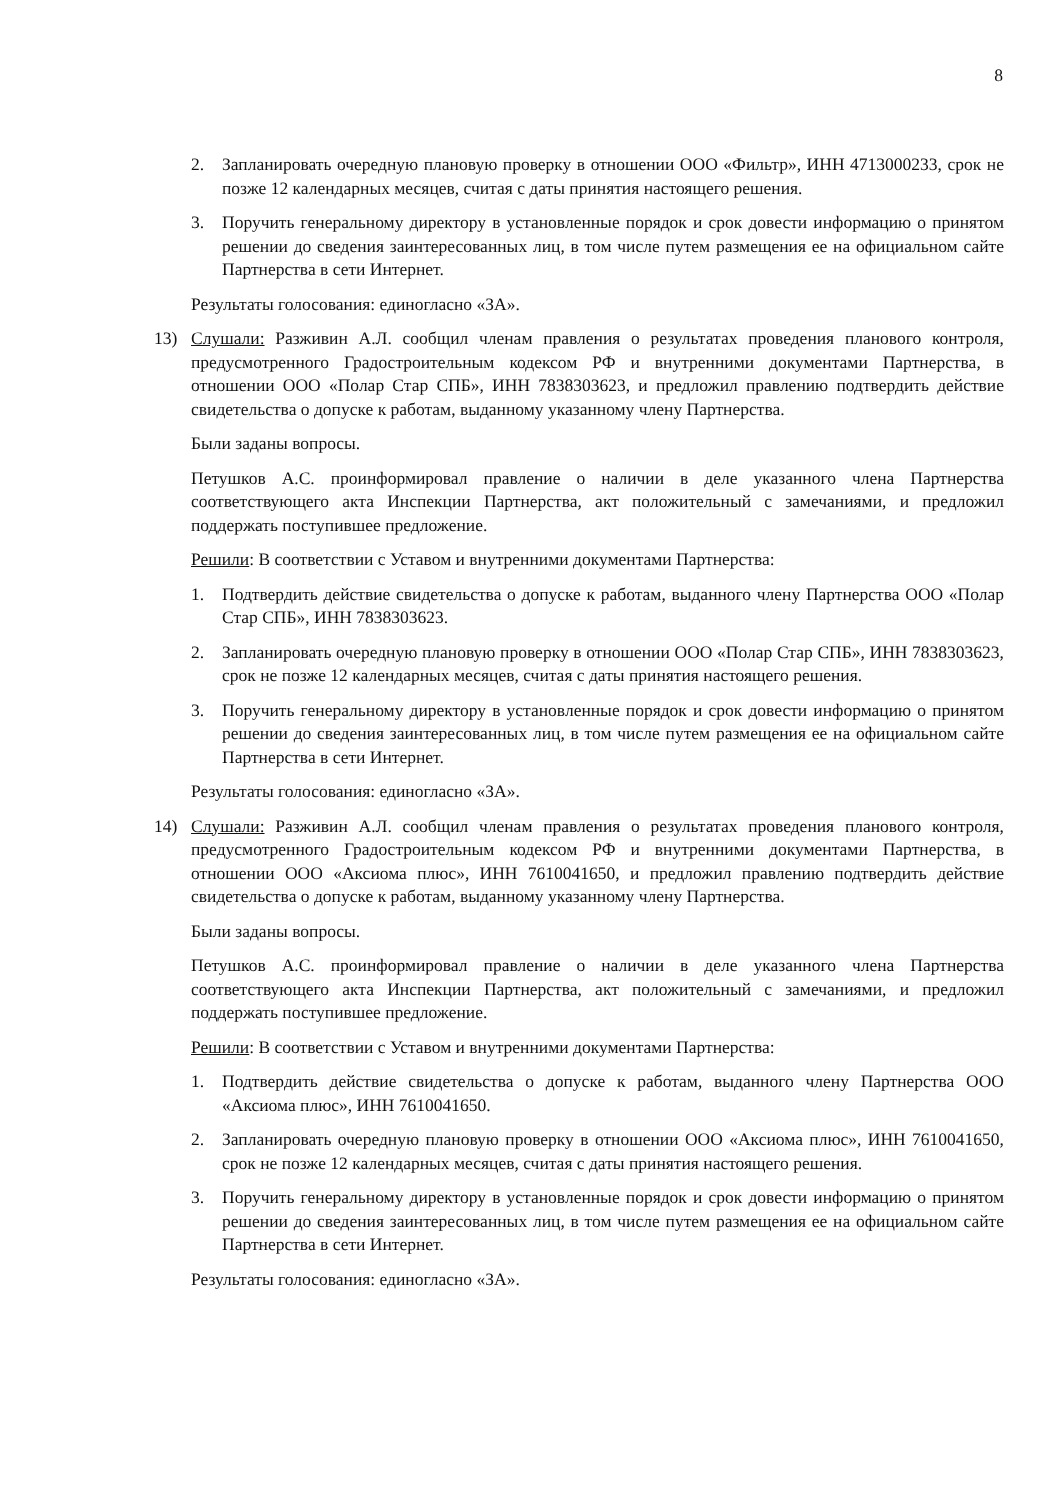8
2. Запланировать очередную плановую проверку в отношении ООО «Фильтр», ИНН 4713000233, срок не позже 12 календарных месяцев, считая с даты принятия настоящего решения.
3. Поручить генеральному директору в установленные порядок и срок довести информацию о принятом решении до сведения заинтересованных лиц, в том числе путем размещения ее на официальном сайте Партнерства в сети Интернет.
Результаты голосования: единогласно «ЗА».
13) Слушали: Разживин А.Л. сообщил членам правления о результатах проведения планового контроля, предусмотренного Градостроительным кодексом РФ и внутренними документами Партнерства, в отношении ООО «Полар Стар СПБ», ИНН 7838303623, и предложил правлению подтвердить действие свидетельства о допуске к работам, выданному указанному члену Партнерства.
Были заданы вопросы.
Петушков А.С. проинформировал правление о наличии в деле указанного члена Партнерства соответствующего акта Инспекции Партнерства, акт положительный с замечаниями, и предложил поддержать поступившее предложение.
Решили: В соответствии с Уставом и внутренними документами Партнерства:
1. Подтвердить действие свидетельства о допуске к работам, выданного члену Партнерства ООО «Полар Стар СПБ», ИНН 7838303623.
2. Запланировать очередную плановую проверку в отношении ООО «Полар Стар СПБ», ИНН 7838303623, срок не позже 12 календарных месяцев, считая с даты принятия настоящего решения.
3. Поручить генеральному директору в установленные порядок и срок довести информацию о принятом решении до сведения заинтересованных лиц, в том числе путем размещения ее на официальном сайте Партнерства в сети Интернет.
Результаты голосования: единогласно «ЗА».
14) Слушали: Разживин А.Л. сообщил членам правления о результатах проведения планового контроля, предусмотренного Градостроительным кодексом РФ и внутренними документами Партнерства, в отношении ООО «Аксиома плюс», ИНН 7610041650, и предложил правлению подтвердить действие свидетельства о допуске к работам, выданному указанному члену Партнерства.
Были заданы вопросы.
Петушков А.С. проинформировал правление о наличии в деле указанного члена Партнерства соответствующего акта Инспекции Партнерства, акт положительный с замечаниями, и предложил поддержать поступившее предложение.
Решили: В соответствии с Уставом и внутренними документами Партнерства:
1. Подтвердить действие свидетельства о допуске к работам, выданного члену Партнерства ООО «Аксиома плюс», ИНН 7610041650.
2. Запланировать очередную плановую проверку в отношении ООО «Аксиома плюс», ИНН 7610041650, срок не позже 12 календарных месяцев, считая с даты принятия настоящего решения.
3. Поручить генеральному директору в установленные порядок и срок довести информацию о принятом решении до сведения заинтересованных лиц, в том числе путем размещения ее на официальном сайте Партнерства в сети Интернет.
Результаты голосования: единогласно «ЗА».